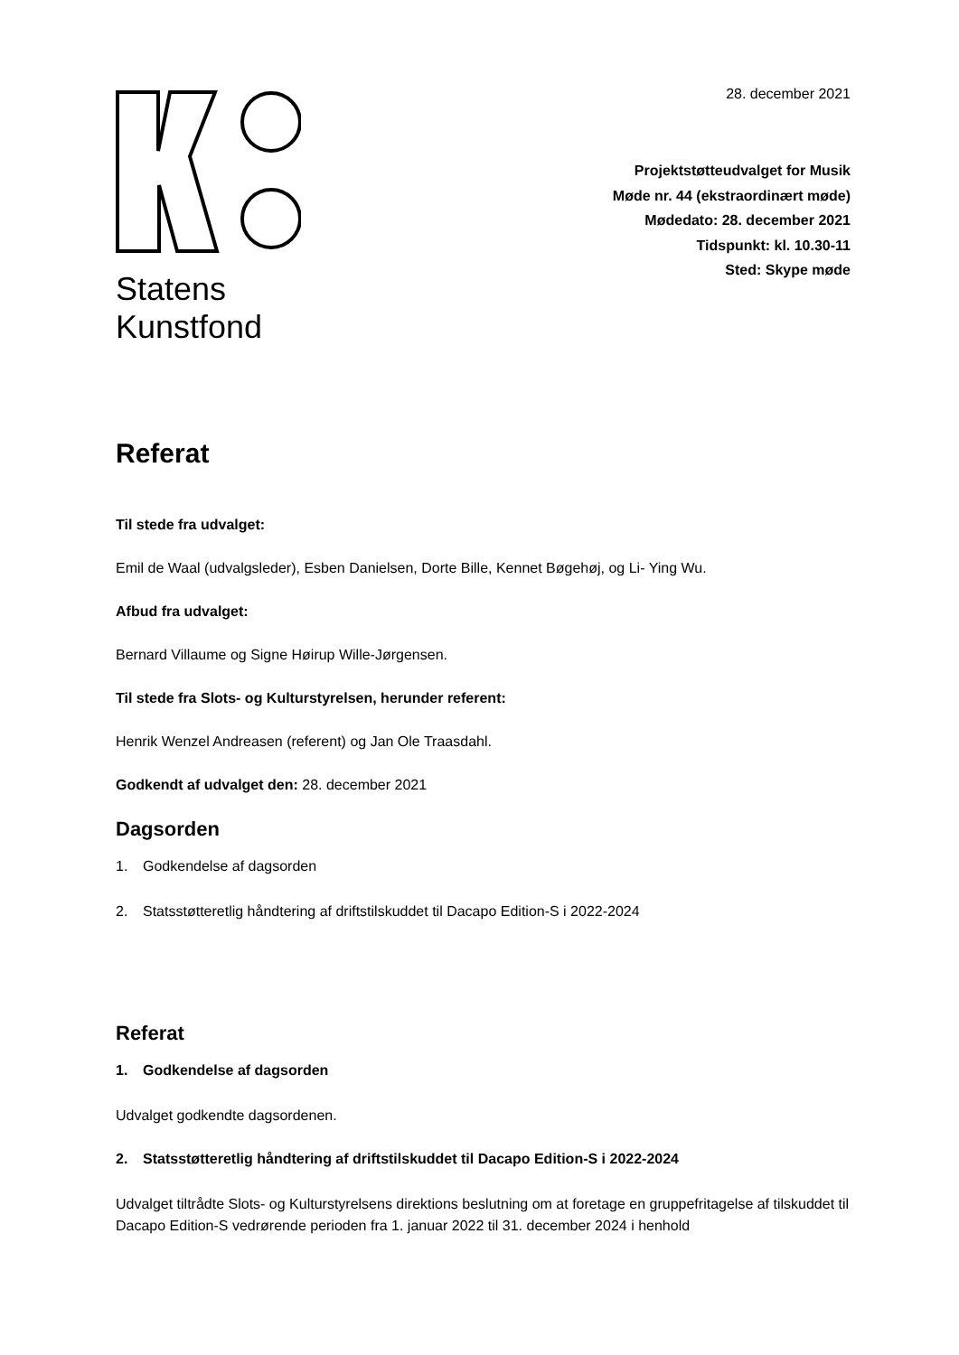Statens
Kunstfond
28. december 2021
Projektstøtteudvalget for Musik
Møde nr. 44 (ekstraordinært møde)
Mødedato: 28. december 2021
Tidspunkt: kl. 10.30-11
Sted: Skype møde
Referat
Til stede fra udvalget:
Emil de Waal (udvalgsleder), Esben Danielsen, Dorte Bille, Kennet Bøgehøj, og Li- Ying Wu.
Afbud fra udvalget:
Bernard Villaume og Signe Høirup Wille-Jørgensen.
Til stede fra Slots- og Kulturstyrelsen, herunder referent:
Henrik Wenzel Andreasen (referent) og Jan Ole Traasdahl.
Godkendt af udvalget den: 28. december 2021
Dagsorden
1. Godkendelse af dagsorden
2. Statsstøtteretlig håndtering af driftstilskuddet til Dacapo Edition-S i 2022-2024
Referat
1. Godkendelse af dagsorden
Udvalget godkendte dagsordenen.
2. Statsstøtteretlig håndtering af driftstilskuddet til Dacapo Edition-S i 2022-2024
Udvalget tiltrådte Slots- og Kulturstyrelsens direktions beslutning om at foretage en gruppefritagelse af tilskuddet til Dacapo Edition-S vedrørende perioden fra 1. januar 2022 til 31. december 2024 i henhold